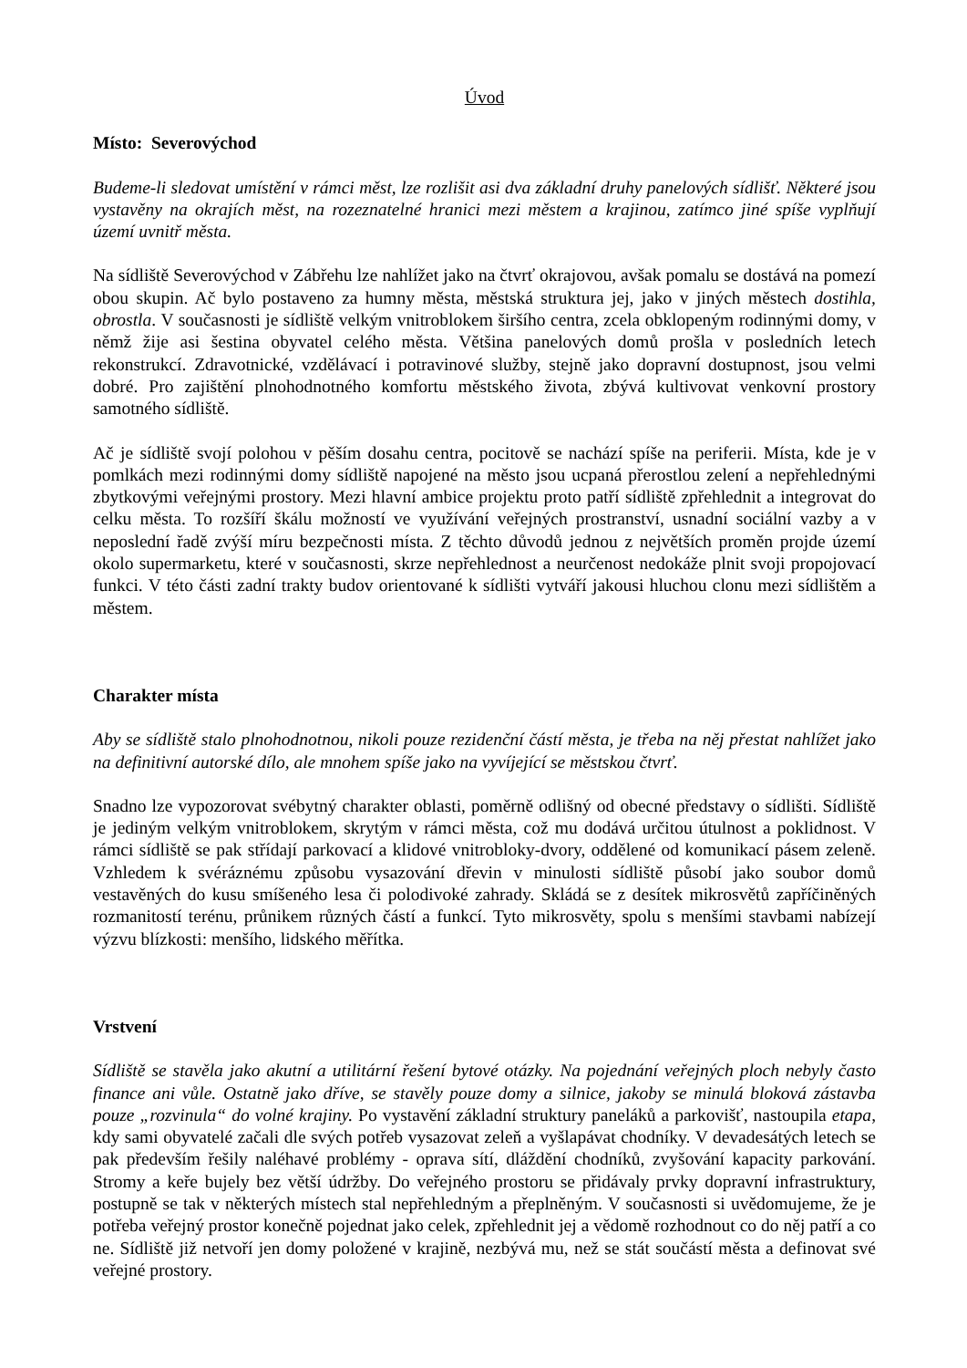Úvod
Místo: Severovýchod
Budeme-li sledovat umístění v rámci měst, lze rozlišit asi dva základní druhy panelových sídlišť. Některé jsou vystavěny na okrajích měst, na rozeznatelné hranici mezi městem a krajinou, zatímco jiné spíše vyplňují území uvnitř města.
Na sídliště Severovýchod v Zábřehu lze nahlížet jako na čtvrť okrajovou, avšak pomalu se dostává na pomezí obou skupin. Ač bylo postaveno za humny města, městská struktura jej, jako v jiných městech dostihla, obrostla. V současnosti je sídliště velkým vnitroblokem širšího centra, zcela obklopeným rodinnými domy, v němž žije asi šestina obyvatel celého města. Většina panelových domů prošla v posledních letech rekonstrukcí. Zdravotnické, vzdělávací i potravinové služby, stejně jako dopravní dostupnost, jsou velmi dobré. Pro zajištění plnohodnotného komfortu městského života, zbývá kultivovat venkovní prostory samotného sídliště.
Ač je sídliště svojí polohou v pěším dosahu centra, pocitově se nachází spíše na periferii. Místa, kde je v pomlkách mezi rodinnými domy sídliště napojené na město jsou ucpaná přerostlou zelení a nepřehlednými zbytkovými veřejnými prostory. Mezi hlavní ambice projektu proto patří sídliště zpřehlednit a integrovat do celku města. To rozšíří škálu možností ve využívání veřejných prostranství, usnadní sociální vazby a v neposlední řadě zvýší míru bezpečnosti místa. Z těchto důvodů jednou z největších proměn projde území okolo supermarketu, které v současnosti, skrze nepřehlednost a neurčenost nedokáže plnit svoji propojovací funkci. V této části zadní trakty budov orientované k sídlišti vytváří jakousi hluchou clonu mezi sídlištěm a městem.
Charakter místa
Aby se sídliště stalo plnohodnotnou, nikoli pouze rezidenční částí města, je třeba na něj přestat nahlížet jako na definitivní autorské dílo, ale mnohem spíše jako na vyvíjející se městskou čtvrť.
Snadno lze vypozorovat svébytný charakter oblasti, poměrně odlišný od obecné představy o sídlišti. Sídliště je jediným velkým vnitroblokem, skrytým v rámci města, což mu dodává určitou útulnost a poklidnost. V rámci sídliště se pak střídají parkovací a klidové vnitrobloky-dvory, oddělené od komunikací pásem zeleně. Vzhledem k svéráznému způsobu vysazování dřevin v minulosti sídliště působí jako soubor domů vestavěných do kusu smíšeného lesa či polodivoké zahrady. Skládá se z desítek mikrosvětů zapříčiněných rozmanitostí terénu, průnikem různých částí a funkcí. Tyto mikrosvěty, spolu s menšími stavbami nabízejí výzvu blízkosti: menšího, lidského měřítka.
Vrstvení
Sídliště se stavěla jako akutní a utilitární řešení bytové otázky. Na pojednání veřejných ploch nebyly často finance ani vůle. Ostatně jako dříve, se stavěly pouze domy a silnice, jakoby se minulá bloková zástavba pouze „rozvinula“ do volné krajiny. Po vystavění základní struktury paneláků a parkovišť, nastoupila etapa, kdy sami obyvatelé začali dle svých potřeb vysazovat zeleň a vyšlapávat chodníky. V devadesátých letech se pak především řešily naléhavé problémy - oprava sítí, dláždění chodníků, zvyšování kapacity parkování. Stromy a keře bujely bez větší údržby. Do veřejného prostoru se přidávaly prvky dopravní infrastruktury, postupně se tak v některých místech stal nepřehledným a přeplněným. V současnosti si uvědomujeme, že je potřeba veřejný prostor konečně pojednat jako celek, zpřehlednit jej a vědomě rozhodnout co do něj patří a co ne. Sídliště již netvoří jen domy položené v krajině, nezbývá mu, než se stát součástí města a definovat své veřejné prostory.